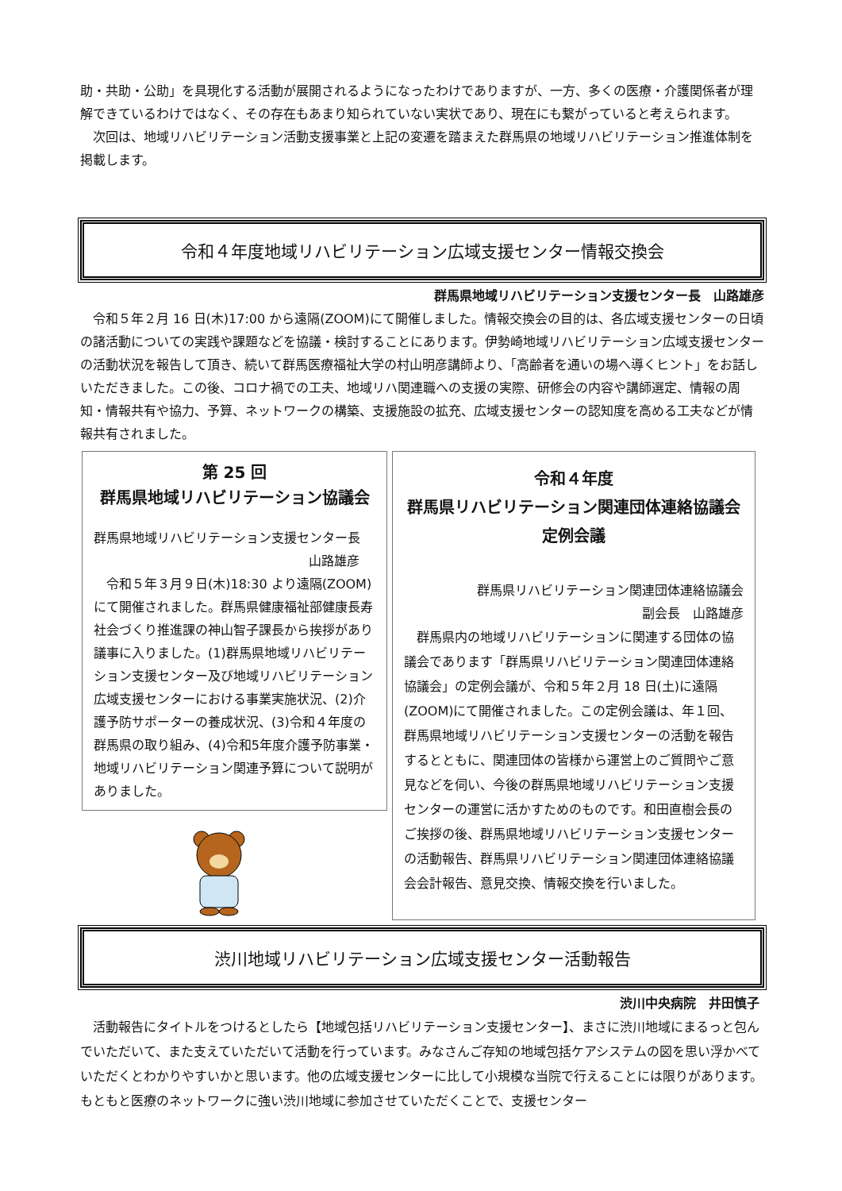助・共助・公助」を具現化する活動が展開されるようになったわけでありますが、一方、多くの医療・介護関係者が理解できているわけではなく、その存在もあまり知られていない実状であり、現在にも繋がっていると考えられます。
　次回は、地域リハビリテーション活動支援事業と上記の変遷を踏まえた群馬県の地域リハビリテーション推進体制を掲載します。
令和４年度地域リハビリテーション広域支援センター情報交換会
群馬県地域リハビリテーション支援センター長　山路雄彦
　令和５年２月 16 日(木)17:00 から遠隔(ZOOM)にて開催しました。情報交換会の目的は、各広域支援センターの日頃の諸活動についての実践や課題などを協議・検討することにあります。伊勢崎地域リハビリテーション広域支援センターの活動状況を報告して頂き、続いて群馬医療福祉大学の村山明彦講師より、「高齢者を通いの場へ導くヒント」をお話しいただきました。この後、コロナ禍での工夫、地域リハ関連職への支援の実際、研修会の内容や講師選定、情報の周知・情報共有や協力、予算、ネットワークの構築、支援施設の拡充、広域支援センターの認知度を高める工夫などが情報共有されました。
第 25 回
群馬県地域リハビリテーション協議会
群馬県地域リハビリテーション支援センター長
山路雄彦
　令和５年３月９日(木)18:30 より遠隔(ZOOM)にて開催されました。群馬県健康福祉部健康長寿社会づくり推進課の神山智子課長から挨拶があり議事に入りました。(1)群馬県地域リハビリテーション支援センター及び地域リハビリテーション広域支援センターにおける事業実施状況、(2)介護予防サポーターの養成状況、(3)令和４年度の群馬県の取り組み、(4)令和5年度介護予防事業・地域リハビリテーション関連予算について説明がありました。
令和４年度
群馬県リハビリテーション関連団体連絡協議会
定例会議
群馬県リハビリテーション関連団体連絡協議会
副会長　山路雄彦
　群馬県内の地域リハビリテーションに関連する団体の協議会であります「群馬県リハビリテーション関連団体連絡協議会」の定例会議が、令和５年２月 18 日(土)に遠隔(ZOOM)にて開催されました。この定例会議は、年１回、群馬県地域リハビリテーション支援センターの活動を報告するとともに、関連団体の皆様から運営上のご質問やご意見などを伺い、今後の群馬県地域リハビリテーション支援センターの運営に活かすためのものです。和田直樹会長のご挨拶の後、群馬県地域リハビリテーション支援センターの活動報告、群馬県リハビリテーション関連団体連絡協議会会計報告、意見交換、情報交換を行いました。
渋川地域リハビリテーション広域支援センター活動報告
渋川中央病院　井田慎子
　活動報告にタイトルをつけるとしたら【地域包括リハビリテーション支援センター】、まさに渋川地域にまるっと包んでいただいて、また支えていただいて活動を行っています。みなさんご存知の地域包括ケアシステムの図を思い浮かべていただくとわかりやすいかと思います。他の広域支援センターに比して小規模な当院で行えることには限りがあります。もともと医療のネットワークに強い渋川地域に参加させていただくことで、支援センター